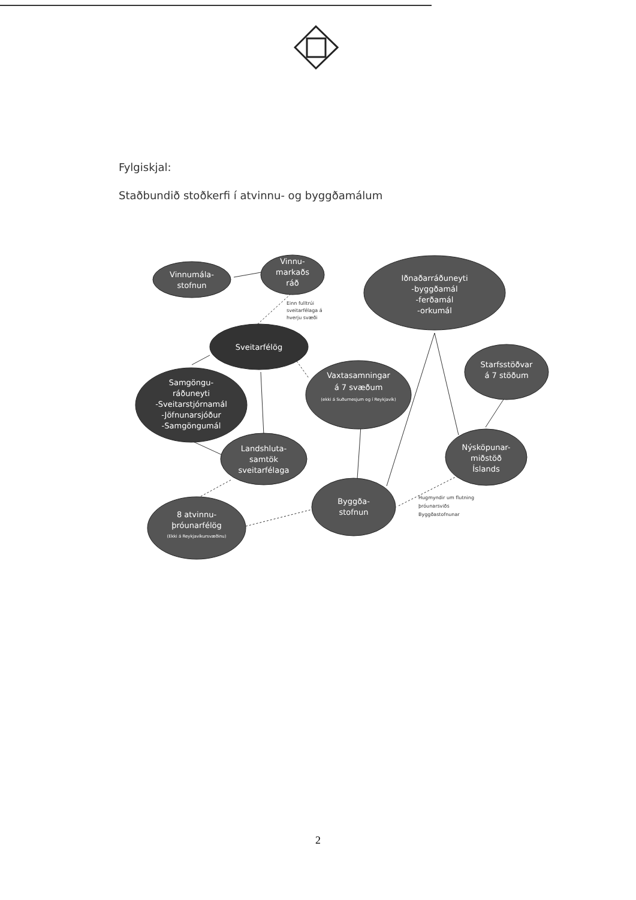Fylgiskjal:
Staðbundið stoðkerfi í atvinnu- og byggðamálum
Vinnumála-
stofnun
Vinnu-
markaðs
ráð
Iðnaðarráðuneyti
-byggðamál
-ferðamál
-orkumál
Sveitarfélög
Samgöngu-
ráðuneyti
-Sveitarstjórnamál
-Jöfnunarsjóður
-Samgöngumál
Vaxtasamningar
á 7 svæðum
(ekki á Suðurnesjum og í Reykjavík)
Starfsstöðvar
á 7 stöðum
Landshluta-
samtök
sveitarfélaga
Nýsköpunar-
miðstöð
Íslands
Byggða-
stofnun
8 atvinnu-
þróunarfélög
(Ekki á Reykjavíkursvæðinu)
Einn fulltrúi
sveitarfélaga á
hverju svæði
Hugmyndir um flutning
þróunarsviðs
Byggðastofnunar
2